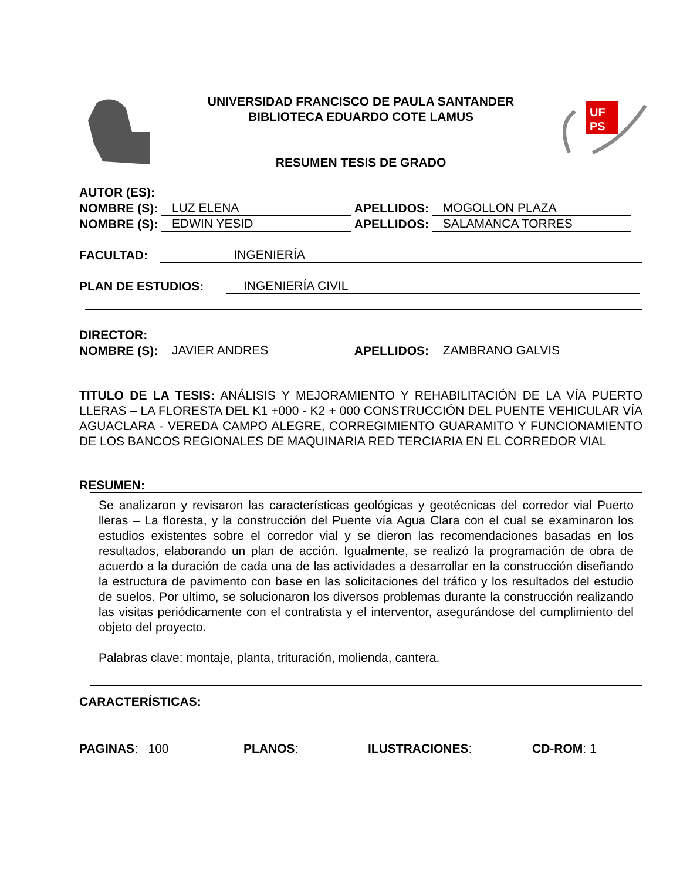UF
PS
UNIVERSIDAD FRANCISCO DE PAULA SANTANDER
BIBLIOTECA EDUARDO COTE LAMUS
RESUMEN TESIS DE GRADO
AUTOR (ES):
NOMBRE (S): LUZ ELENA APELLIDOS: MOGOLLON PLAZA
NOMBRE (S): EDWIN YESID APELLIDOS: SALAMANCA TORRES
FACULTAD: INGENIERÍA
PLAN DE ESTUDIOS: INGENIERÍA CIVIL
DIRECTOR:
NOMBRE (S): JAVIER ANDRES APELLIDOS: ZAMBRANO GALVIS
TITULO DE LA TESIS: ANÁLISIS Y MEJORAMIENTO Y REHABILITACIÓN DE LA VÍA PUERTO LLERAS – LA FLORESTA DEL K1 +000 - K2 + 000 CONSTRUCCIÓN DEL PUENTE VEHICULAR VÍA AGUACLARA - VEREDA CAMPO ALEGRE, CORREGIMIENTO GUARAMITO Y FUNCIONAMIENTO DE LOS BANCOS REGIONALES DE MAQUINARIA RED TERCIARIA EN EL CORREDOR VIAL
RESUMEN:
Se analizaron y revisaron las características geológicas y geotécnicas del corredor vial Puerto lleras – La floresta, y la construcción del Puente vía Agua Clara con el cual se examinaron los estudios existentes sobre el corredor vial y se dieron las recomendaciones basadas en los resultados, elaborando un plan de acción. Igualmente, se realizó la programación de obra de acuerdo a la duración de cada una de las actividades a desarrollar en la construcción diseñando la estructura de pavimento con base en las solicitaciones del tráfico y los resultados del estudio de suelos. Por ultimo, se solucionaron los diversos problemas durante la construcción realizando las visitas periódicamente con el contratista y el interventor, asegurándose del cumplimiento del objeto del proyecto.
Palabras clave: montaje, planta, trituración, molienda, cantera.
CARACTERÍSTICAS:
PAGINAS: 100 PLANOS: ILUSTRACIONES: CD-ROM: 1